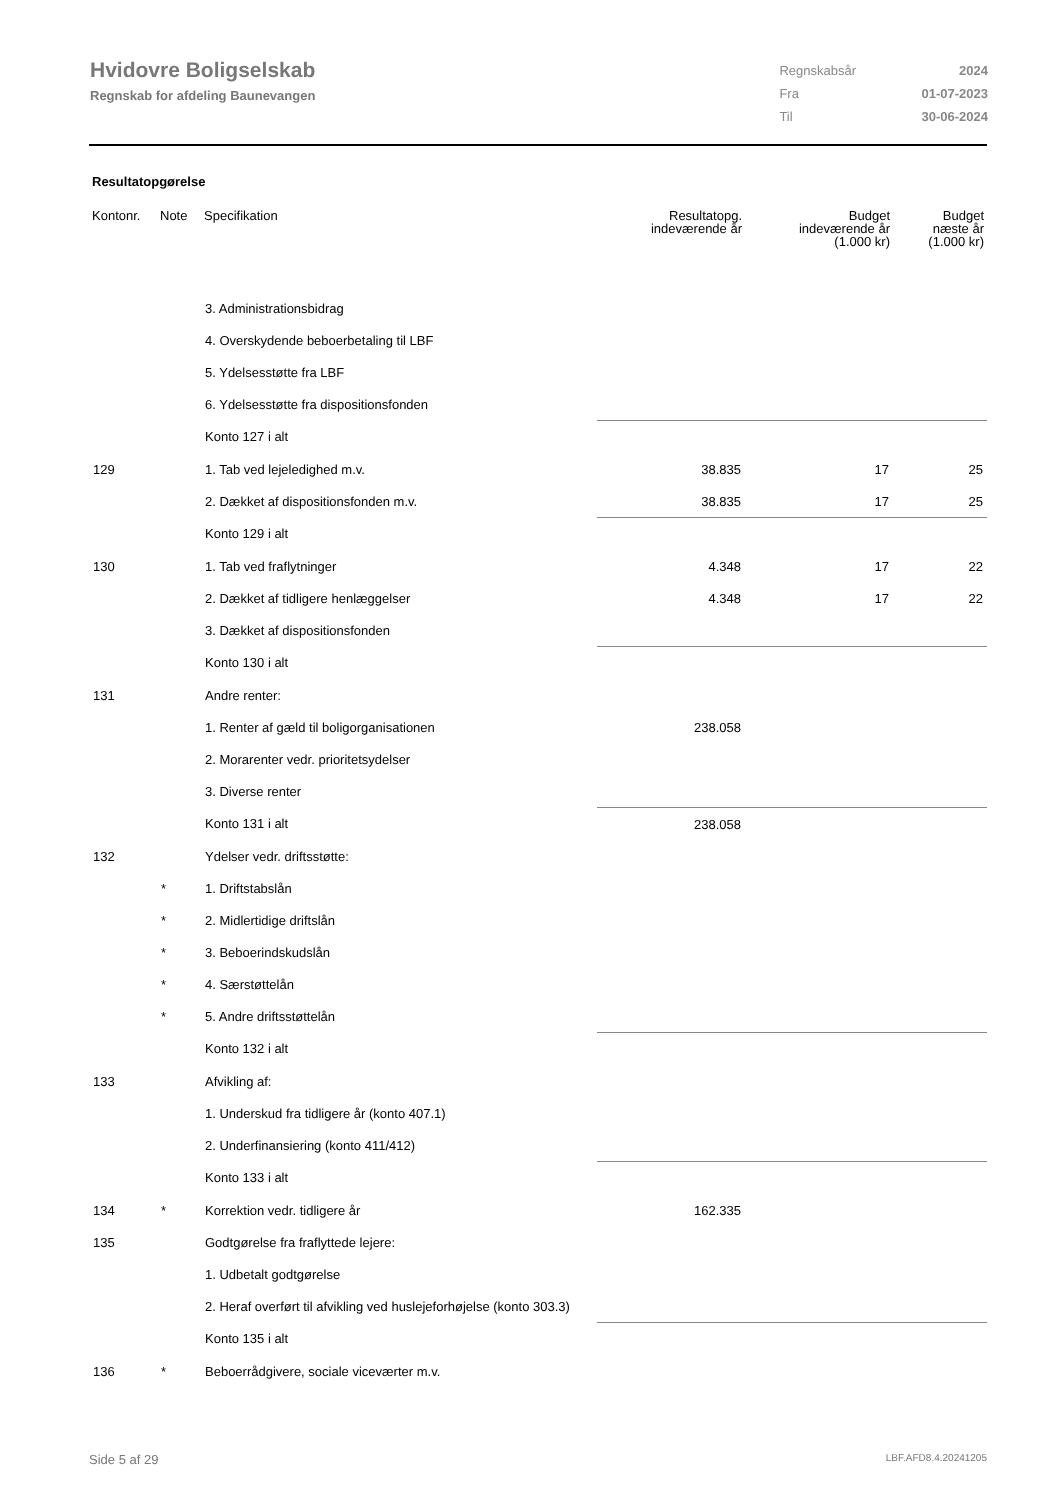Hvidovre Boligselskab
Regnskab for afdeling Baunevangen
| Regnskabsår | 2024 |
| Fra | 01-07-2023 |
| Til | 30-06-2024 |
Resultatopgørelse
| Kontonr. | Note | Specifikation | Resultatopg. indeværende år | Budget indeværende år (1.000 kr) | Budget næste år (1.000 kr) |
| --- | --- | --- | --- | --- | --- |
| | | 3. Administrationsbidrag | | | |
| | | 4. Overskydende beboerbetaling til LBF | | | |
| | | 5. Ydelsesstøtte fra LBF | | | |
| | | 6. Ydelsesstøtte fra dispositionsfonden | | | |
| | | Konto 127 i alt | | | |
| 129 | | 1. Tab ved lejeledighed m.v. | 38.835 | 17 | 25 |
| | | 2. Dækket af dispositionsfonden m.v. | 38.835 | 17 | 25 |
| | | Konto 129 i alt | | | |
| 130 | | 1. Tab ved fraflytninger | 4.348 | 17 | 22 |
| | | 2. Dækket af tidligere henlæggelser | 4.348 | 17 | 22 |
| | | 3. Dækket af dispositionsfonden | | | |
| | | Konto 130 i alt | | | |
| 131 | | Andre renter: | | | |
| | | 1. Renter af gæld til boligorganisationen | 238.058 | | |
| | | 2. Morarenter vedr. prioritetsydelser | | | |
| | | 3. Diverse renter | | | |
| | | Konto 131 i alt | 238.058 | | |
| 132 | | Ydelser vedr. driftsstøtte: | | | |
| | * | 1. Driftstabslån | | | |
| | * | 2. Midlertidige driftslån | | | |
| | * | 3. Beboerindskudslån | | | |
| | * | 4. Særstøttelån | | | |
| | * | 5. Andre driftsstøttelån | | | |
| | | Konto 132 i alt | | | |
| 133 | | Afvikling af: | | | |
| | | 1. Underskud fra tidligere år (konto 407.1) | | | |
| | | 2. Underfinansiering (konto 411/412) | | | |
| | | Konto 133 i alt | | | |
| 134 | * | Korrektion vedr. tidligere år | 162.335 | | |
| 135 | | Godtgørelse fra fraflyttede lejere: | | | |
| | | 1. Udbetalt godtgørelse | | | |
| | | 2. Heraf overført til afvikling ved huslejeforhøjelse (konto 303.3) | | | |
| | | Konto 135 i alt | | | |
| 136 | * | Beboerrådgivere, sociale viceværter m.v. | | | |
Side 5 af 29 LBF.AFD8.4.20241205